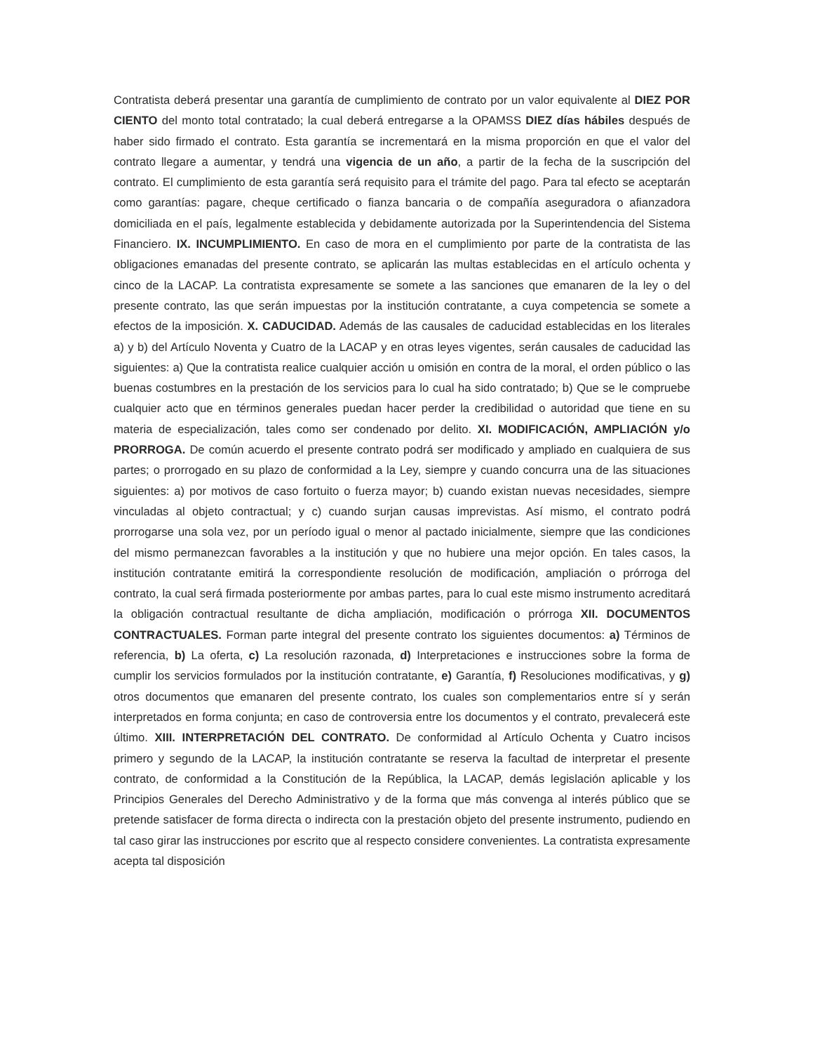Contratista deberá presentar una garantía de cumplimiento de contrato por un valor equivalente al DIEZ POR CIENTO del monto total contratado; la cual deberá entregarse a la OPAMSS DIEZ días hábiles después de haber sido firmado el contrato. Esta garantía se incrementará en la misma proporción en que el valor del contrato llegare a aumentar, y tendrá una vigencia de un año, a partir de la fecha de la suscripción del contrato. El cumplimiento de esta garantía será requisito para el trámite del pago. Para tal efecto se aceptarán como garantías: pagare, cheque certificado o fianza bancaria o de compañía aseguradora o afianzadora domiciliada en el país, legalmente establecida y debidamente autorizada por la Superintendencia del Sistema Financiero. IX. INCUMPLIMIENTO. En caso de mora en el cumplimiento por parte de la contratista de las obligaciones emanadas del presente contrato, se aplicarán las multas establecidas en el artículo ochenta y cinco de la LACAP. La contratista expresamente se somete a las sanciones que emanaren de la ley o del presente contrato, las que serán impuestas por la institución contratante, a cuya competencia se somete a efectos de la imposición. X. CADUCIDAD. Además de las causales de caducidad establecidas en los literales a) y b) del Artículo Noventa y Cuatro de la LACAP y en otras leyes vigentes, serán causales de caducidad las siguientes: a) Que la contratista realice cualquier acción u omisión en contra de la moral, el orden público o las buenas costumbres en la prestación de los servicios para lo cual ha sido contratado; b) Que se le compruebe cualquier acto que en términos generales puedan hacer perder la credibilidad o autoridad que tiene en su materia de especialización, tales como ser condenado por delito. XI. MODIFICACIÓN, AMPLIACIÓN y/o PRORROGA. De común acuerdo el presente contrato podrá ser modificado y ampliado en cualquiera de sus partes; o prorrogado en su plazo de conformidad a la Ley, siempre y cuando concurra una de las situaciones siguientes: a) por motivos de caso fortuito o fuerza mayor; b) cuando existan nuevas necesidades, siempre vinculadas al objeto contractual; y c) cuando surjan causas imprevistas. Así mismo, el contrato podrá prorrogarse una sola vez, por un período igual o menor al pactado inicialmente, siempre que las condiciones del mismo permanezcan favorables a la institución y que no hubiere una mejor opción. En tales casos, la institución contratante emitirá la correspondiente resolución de modificación, ampliación o prórroga del contrato, la cual será firmada posteriormente por ambas partes, para lo cual este mismo instrumento acreditará la obligación contractual resultante de dicha ampliación, modificación o prórroga XII. DOCUMENTOS CONTRACTUALES. Forman parte integral del presente contrato los siguientes documentos: a) Términos de referencia, b) La oferta, c) La resolución razonada, d) Interpretaciones e instrucciones sobre la forma de cumplir los servicios formulados por la institución contratante, e) Garantía, f) Resoluciones modificativas, y g) otros documentos que emanaren del presente contrato, los cuales son complementarios entre sí y serán interpretados en forma conjunta; en caso de controversia entre los documentos y el contrato, prevalecerá este último. XIII. INTERPRETACIÓN DEL CONTRATO. De conformidad al Artículo Ochenta y Cuatro incisos primero y segundo de la LACAP, la institución contratante se reserva la facultad de interpretar el presente contrato, de conformidad a la Constitución de la República, la LACAP, demás legislación aplicable y los Principios Generales del Derecho Administrativo y de la forma que más convenga al interés público que se pretende satisfacer de forma directa o indirecta con la prestación objeto del presente instrumento, pudiendo en tal caso girar las instrucciones por escrito que al respecto considere convenientes. La contratista expresamente acepta tal disposición